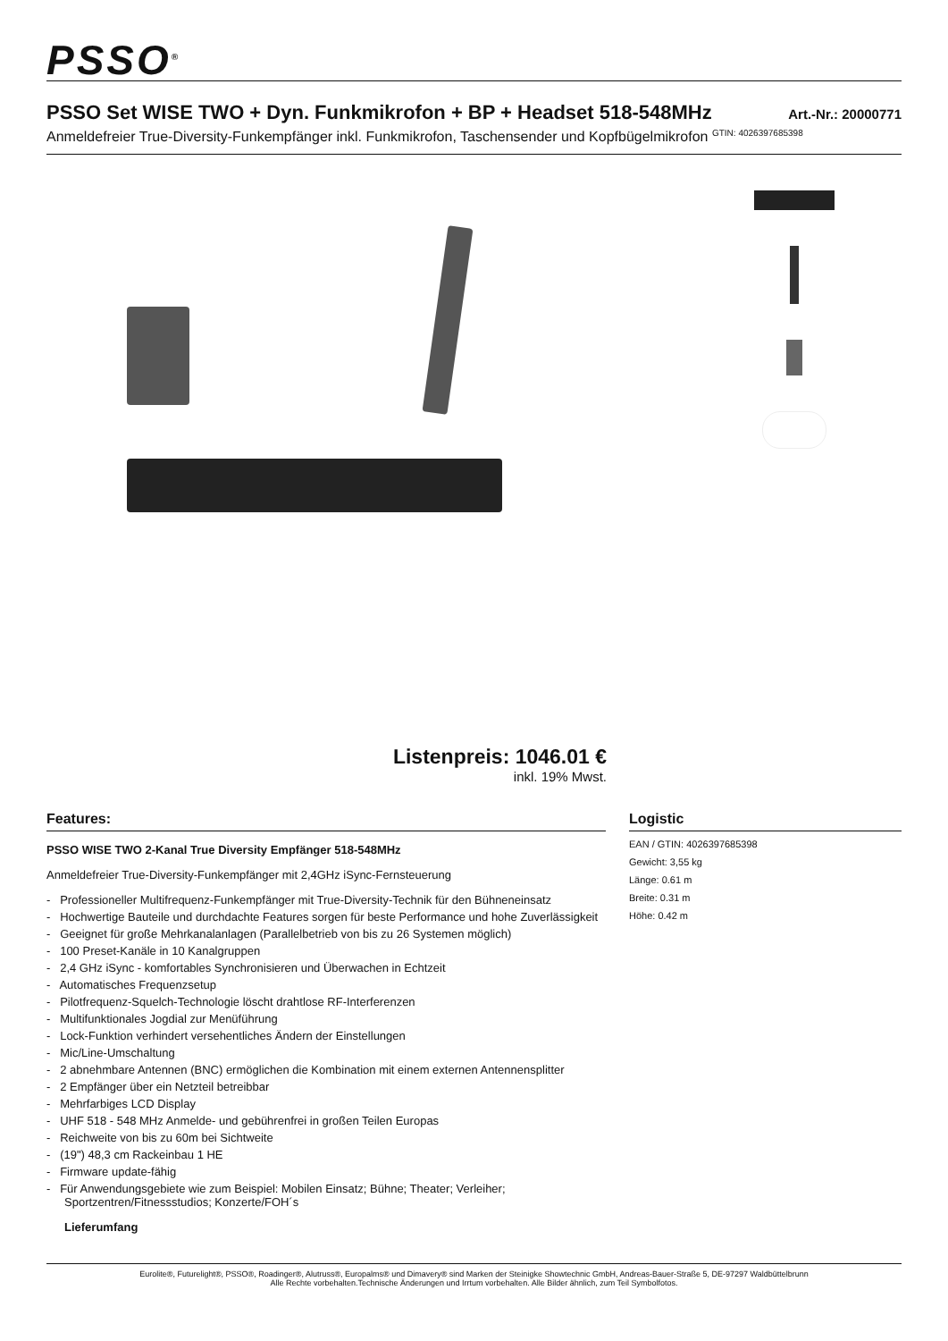PSSO<sup>®</sup>
PSSO Set WISE TWO + Dyn. Funkmikrofon + BP + Headset 518-548MHz
Art.-Nr.: 20000771
Anmeldefreier True-Diversity-Funkempfänger inkl. Funkmikrofon, Taschensender und Kopfbügelmikrofon <sup>GTIN: 4026397685398</sup>
Listenpreis: 1046.01 €
inkl. 19% Mwst.
Features:
PSSO WISE TWO 2-Kanal True Diversity Empfänger 518-548MHz
Anmeldefreier True-Diversity-Funkempfänger mit 2,4GHz iSync-Fernsteuerung
- Professioneller Multifrequenz-Funkempfänger mit True-Diversity-Technik für den Bühneneinsatz
- Hochwertige Bauteile und durchdachte Features sorgen für beste Performance und hohe Zuverlässigkeit
- Geeignet für große Mehrkanalanlagen (Parallelbetrieb von bis zu 26 Systemen möglich)
- 100 Preset-Kanäle in 10 Kanalgruppen
- 2,4 GHz iSync - komfortables Synchronisieren und Überwachen in Echtzeit
- Automatisches Frequenzsetup
- Pilotfrequenz-Squelch-Technologie löscht drahtlose RF-Interferenzen
- Multifunktionales Jogdial zur Menüführung
- Lock-Funktion verhindert versehentliches Ändern der Einstellungen
- Mic/Line-Umschaltung
- 2 abnehmbare Antennen (BNC) ermöglichen die Kombination mit einem externen Antennensplitter
- 2 Empfänger über ein Netzteil betreibbar
- Mehrfarbiges LCD Display
- UHF 518 - 548 MHz Anmelde- und gebührenfrei in großen Teilen Europas
- Reichweite von bis zu 60m bei Sichtweite
- (19") 48,3 cm Rackeinbau 1 HE
- Firmware update-fähig
- Für Anwendungsgebiete wie zum Beispiel: Mobilen Einsatz; Bühne; Theater; Verleiher; Sportzentren/Fitnessstudios; Konzerte/FOH´s
Lieferumfang
Logistic
EAN / GTIN: 4026397685398
Gewicht: 3,55 kg
Länge: 0.61 m
Breite: 0.31 m
Höhe: 0.42 m
Eurolite®, Futurelight®, PSSO®, Roadinger®, Alutruss®, Europalms® und Dimavery® sind Marken der Steinigke Showtechnic GmbH, Andreas-Bauer-Straße 5, DE-97297 Waldbüttelbrunn
Alle Rechte vorbehalten.Technische Änderungen und Irrtum vorbehalten. Alle Bilder ähnlich, zum Teil Symbolfotos.